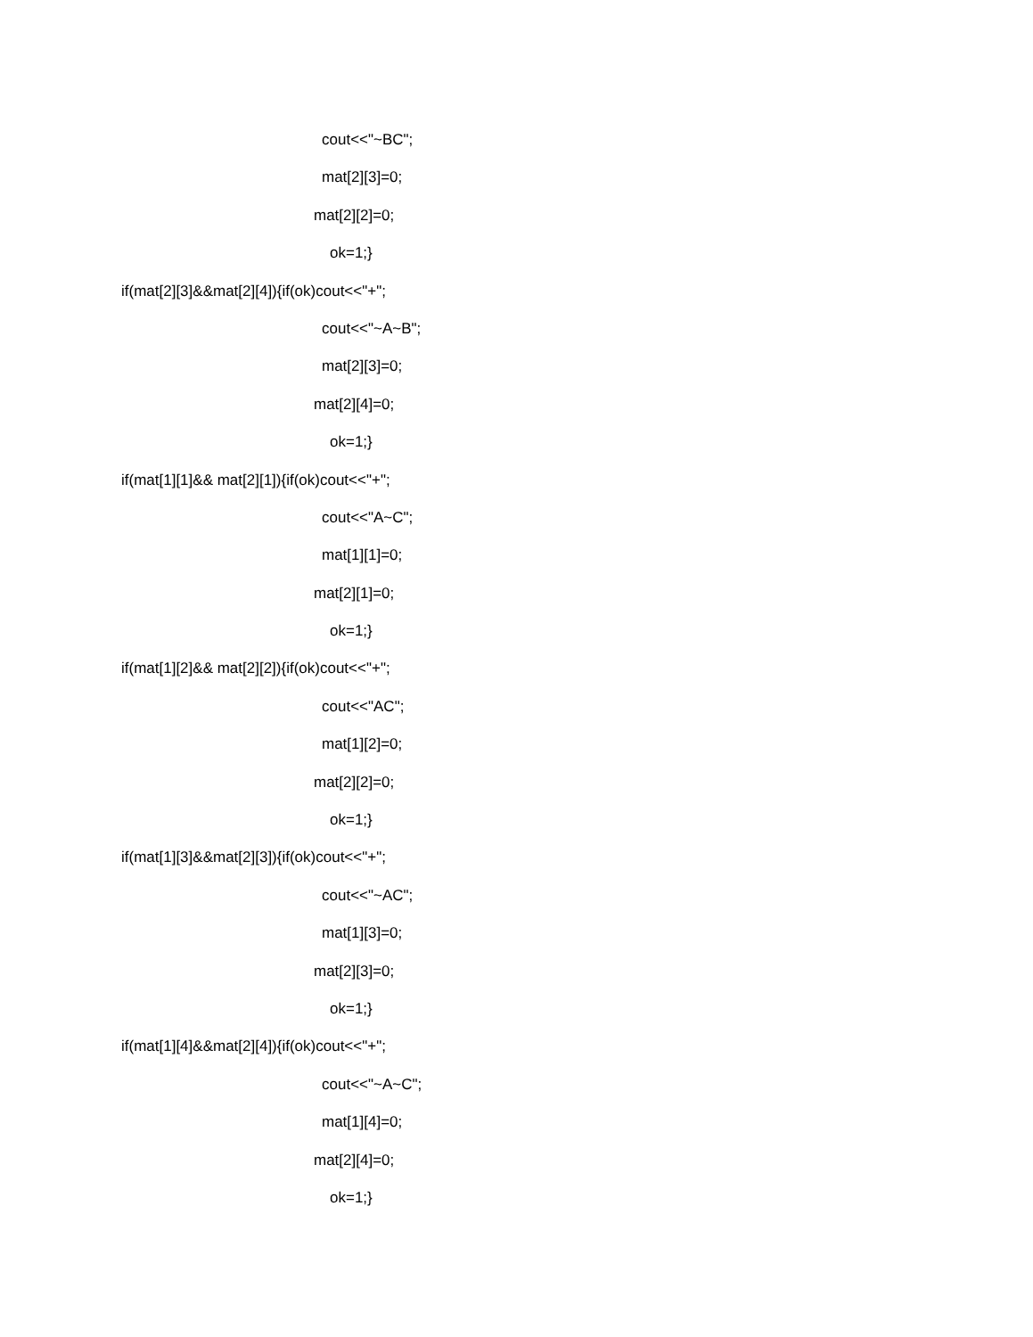cout<<"~BC";
mat[2][3]=0;
mat[2][2]=0;
ok=1;}
if(mat[2][3]&&mat[2][4]){if(ok)cout<<"+";
cout<<"~A~B";
mat[2][3]=0;
mat[2][4]=0;
ok=1;}
if(mat[1][1]&& mat[2][1]){if(ok)cout<<"+";
cout<<"A~C";
mat[1][1]=0;
mat[2][1]=0;
ok=1;}
if(mat[1][2]&& mat[2][2]){if(ok)cout<<"+";
cout<<"AC";
mat[1][2]=0;
mat[2][2]=0;
ok=1;}
if(mat[1][3]&&mat[2][3]){if(ok)cout<<"+";
cout<<"~AC";
mat[1][3]=0;
mat[2][3]=0;
ok=1;}
if(mat[1][4]&&mat[2][4]){if(ok)cout<<"+";
cout<<"~A~C";
mat[1][4]=0;
mat[2][4]=0;
ok=1;}